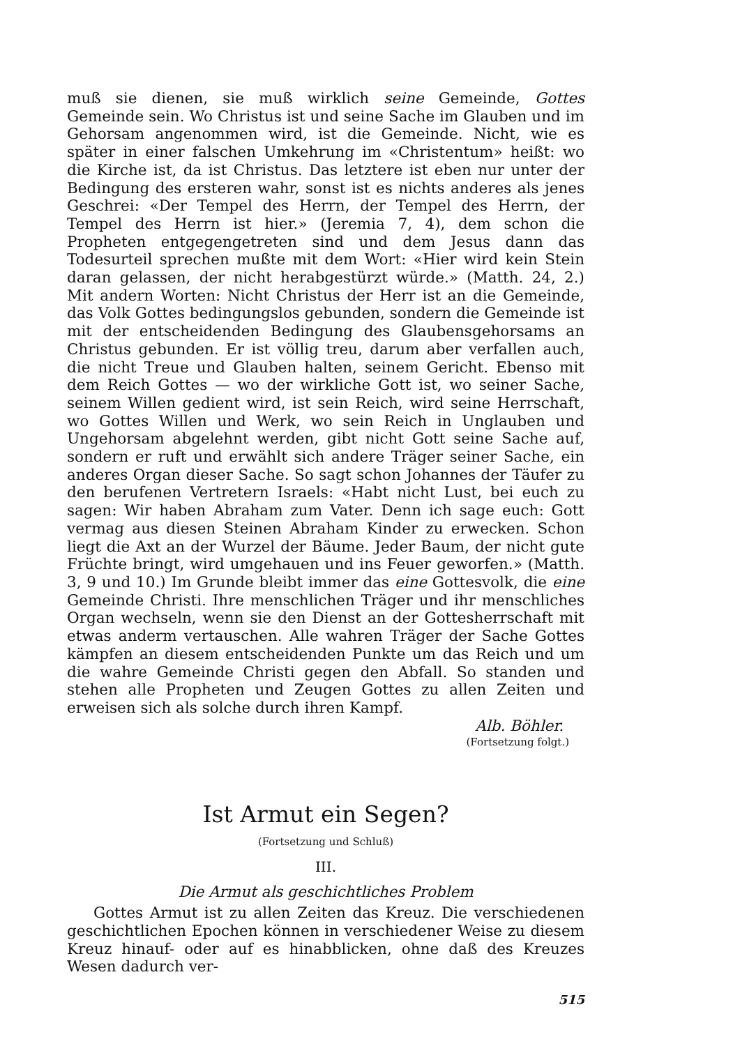muß sie dienen, sie muß wirklich seine Gemeinde, Gottes Gemeinde sein. Wo Christus ist und seine Sache im Glauben und im Gehorsam angenommen wird, ist die Gemeinde. Nicht, wie es später in einer falschen Umkehrung im «Christentum» heißt: wo die Kirche ist, da ist Christus. Das letztere ist eben nur unter der Bedingung des ersteren wahr, sonst ist es nichts anderes als jenes Geschrei: «Der Tempel des Herrn, der Tempel des Herrn, der Tempel des Herrn ist hier.» (Jeremia 7, 4), dem schon die Propheten entgegengetreten sind und dem Jesus dann das Todesurteil sprechen mußte mit dem Wort: «Hier wird kein Stein daran gelassen, der nicht herabgestürzt würde.» (Matth. 24, 2.) Mit andern Worten: Nicht Christus der Herr ist an die Gemeinde, das Volk Gottes bedingungslos gebunden, sondern die Gemeinde ist mit der entscheidenden Bedingung des Glaubensgehorsams an Christus gebunden. Er ist völlig treu, darum aber verfallen auch, die nicht Treue und Glauben halten, seinem Gericht. Ebenso mit dem Reich Gottes — wo der wirkliche Gott ist, wo seiner Sache, seinem Willen gedient wird, ist sein Reich, wird seine Herrschaft, wo Gottes Willen und Werk, wo sein Reich in Unglauben und Ungehorsam abgelehnt werden, gibt nicht Gott seine Sache auf, sondern er ruft und erwählt sich andere Träger seiner Sache, ein anderes Organ dieser Sache. So sagt schon Johannes der Täufer zu den berufenen Vertretern Israels: «Habt nicht Lust, bei euch zu sagen: Wir haben Abraham zum Vater. Denn ich sage euch: Gott vermag aus diesen Steinen Abraham Kinder zu erwecken. Schon liegt die Axt an der Wurzel der Bäume. Jeder Baum, der nicht gute Früchte bringt, wird umgehauen und ins Feuer geworfen.» (Matth. 3, 9 und 10.) Im Grunde bleibt immer das eine Gottesvolk, die eine Gemeinde Christi. Ihre menschlichen Träger und ihr menschliches Organ wechseln, wenn sie den Dienst an der Gottesherrschaft mit etwas anderm vertauschen. Alle wahren Träger der Sache Gottes kämpfen an diesem entscheidenden Punkte um das Reich und um die wahre Gemeinde Christi gegen den Abfall. So standen und stehen alle Propheten und Zeugen Gottes zu allen Zeiten und erweisen sich als solche durch ihren Kampf.
Alb. Böhler.
(Fortsetzung folgt.)
Ist Armut ein Segen?
(Fortsetzung und Schluß)
III.
Die Armut als geschichtliches Problem
Gottes Armut ist zu allen Zeiten das Kreuz. Die verschiedenen geschichtlichen Epochen können in verschiedener Weise zu diesem Kreuz hinauf- oder auf es hinabblicken, ohne daß des Kreuzes Wesen dadurch ver-
515